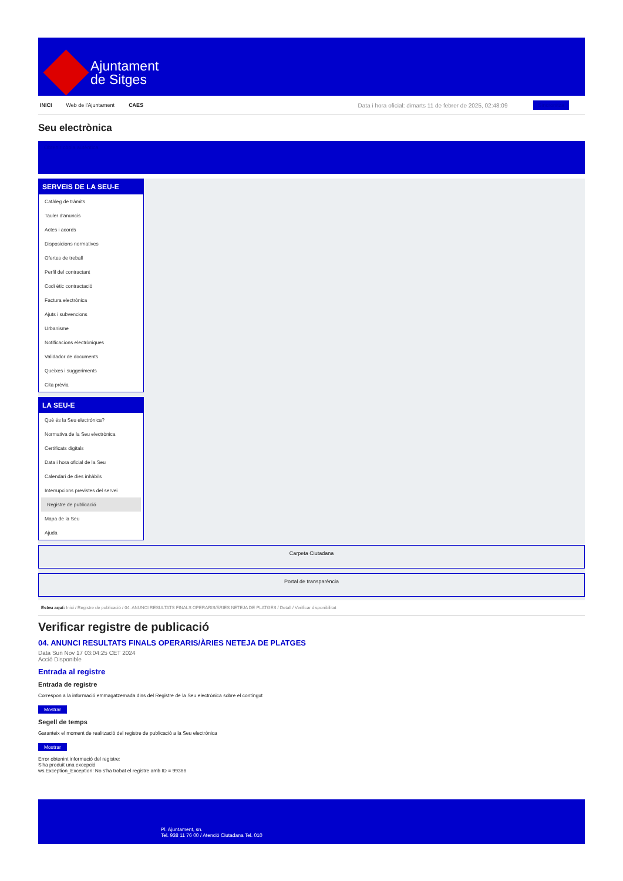Ajuntament
de Sitges
INICI Web de l'Ajuntament CAES Data i hora oficial: dimarts 11 de febrer de 2025, 02:48:09 Sincronitza
Seu electrònica
Obtenir còpia autèntica
SERVEIS DE LA SEU-E
Catàleg de tràmits
Tauler d'anuncis
Actes i acords
Disposicions normatives
Ofertes de treball
Perfil del contractant
Codi ètic contractació
Factura electrònica
Ajuts i subvencions
Urbanisme
Notificacions electròniques
Validador de documents
Queixes i suggeriments
Cita prèvia
LA SEU-E
Què és la Seu electrònica?
Normativa de la Seu electrònica
Certificats digitals
Data i hora oficial de la Seu
Calendari de dies inhàbils
Interrupcions previstes del servei
Registre de publicació
Mapa de la Seu
Ajuda
Carpeta Ciutadana
Portal de transparència
Esteu aquí: Inici / Registre de publicació / 04. ANUNCI RESULTATS FINALS OPERARIS/ÀRIES NETEJA DE PLATGES / Detall / Verificar disponibilitat
Verificar registre de publicació
04. ANUNCI RESULTATS FINALS OPERARIS/ÀRIES NETEJA DE PLATGES
Data Sun Nov 17 03:04:25 CET 2024
Acció Disponible
Entrada al registre
Entrada de registre
Correspon a la informació emmagatzemada dins del Registre de la Seu electrònica sobre el contingut
Mostrar
Segell de temps
Garanteix el moment de realització del registre de publicació a la Seu electrònica
Mostrar
Error obtenint informació del registre:
S'ha produit una excepció
ws.Exception_Exception: No s'ha trobat el registre amb ID = 99366
Pl. Ajuntament, sn.
Tel. 938 11 76 00 / Atenció Ciutadana Tel. 010